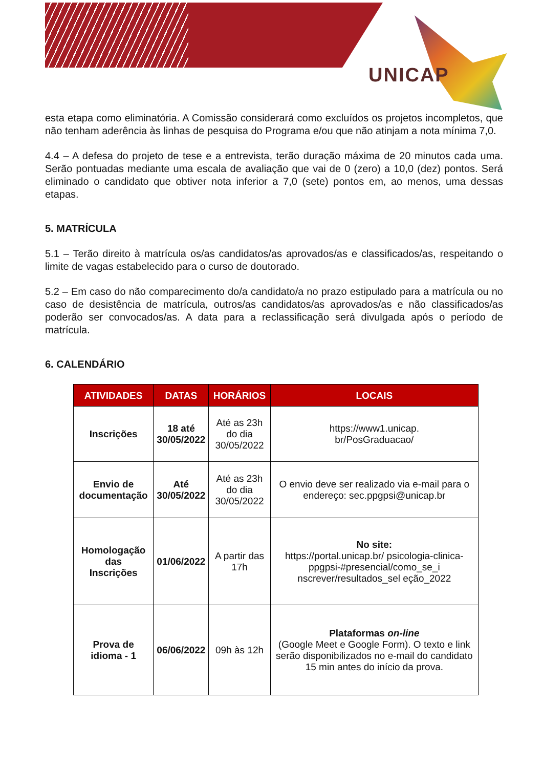UNICAP
esta etapa como eliminatória. A Comissão considerará como excluídos os projetos incompletos, que não tenham aderência às linhas de pesquisa do Programa e/ou que não atinjam a nota mínima 7,0.
4.4 – A defesa do projeto de tese e a entrevista, terão duração máxima de 20 minutos cada uma. Serão pontuadas mediante uma escala de avaliação que vai de 0 (zero) a 10,0 (dez) pontos. Será eliminado o candidato que obtiver nota inferior a 7,0 (sete) pontos em, ao menos, uma dessas etapas.
5. MATRÍCULA
5.1 – Terão direito à matrícula os/as candidatos/as aprovados/as e classificados/as, respeitando o limite de vagas estabelecido para o curso de doutorado.
5.2 – Em caso do não comparecimento do/a candidato/a no prazo estipulado para a matrícula ou no caso de desistência de matrícula, outros/as candidatos/as aprovados/as e não classificados/as poderão ser convocados/as. A data para a reclassificação será divulgada após o período de matrícula.
6. CALENDÁRIO
| ATIVIDADES | DATAS | HORÁRIOS | LOCAIS |
| --- | --- | --- | --- |
| Inscrições | 18 até 30/05/2022 | Até as 23h do dia 30/05/2022 | https://www1.unicap. br/PosGraduacao/ |
| Envio de documentação | Até 30/05/2022 | Até as 23h do dia 30/05/2022 | O envio deve ser realizado via e-mail para o endereço: sec.ppgpsi@unicap.br |
| Homologação das Inscrições | 01/06/2022 | A partir das 17h | No site: https://portal.unicap.br/ psicologia-clinica-ppgpsi-#presencial/como_se_i nscrever/resultados_sel eção_2022 |
| Prova de idioma - 1 | 06/06/2022 | 09h às 12h | Plataformas on-line (Google Meet e Google Form). O texto e link serão disponibilizados no e-mail do candidato 15 min antes do início da prova. |